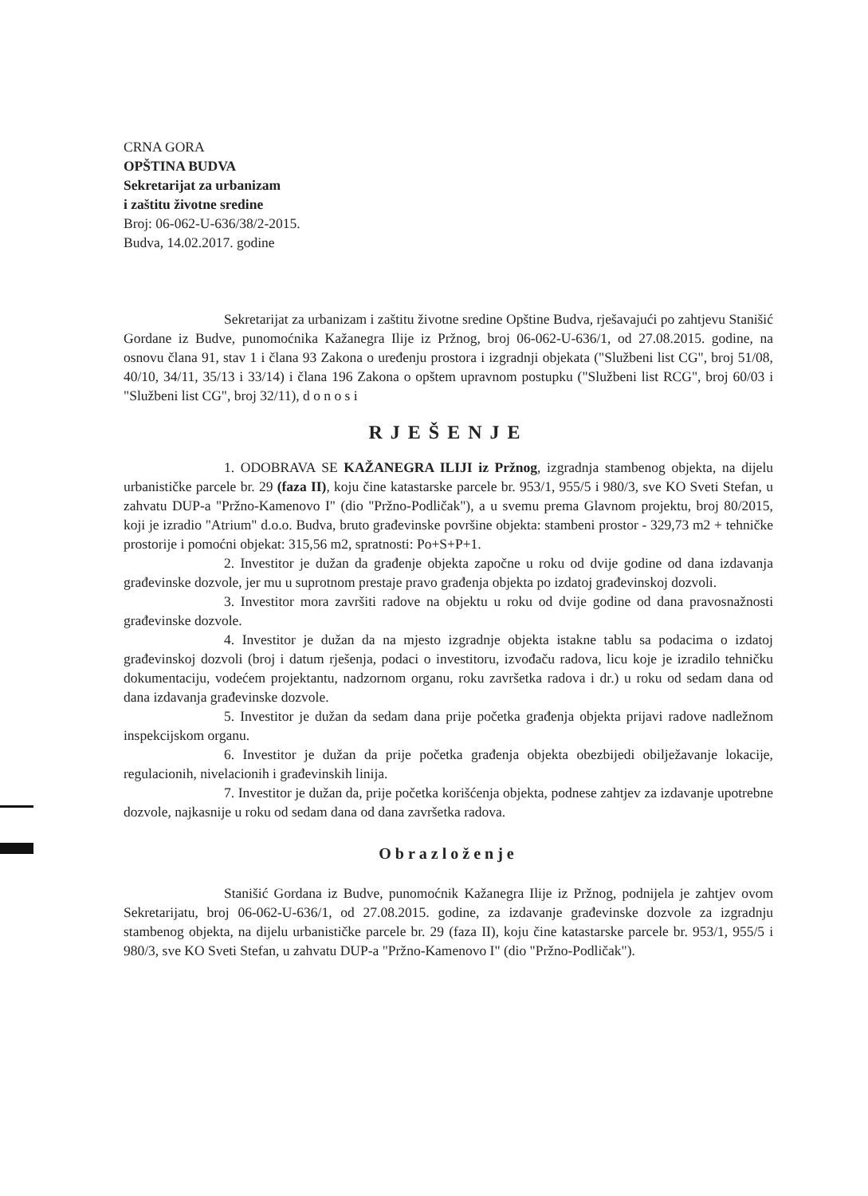CRNA GORA
OPŠTINA BUDVA
Sekretarijat za urbanizam
i zaštitu životne sredine
Broj: 06-062-U-636/38/2-2015.
Budva, 14.02.2017. godine
Sekretarijat za urbanizam i zaštitu životne sredine Opštine Budva, rješavajući po zahtjevu Stanišić Gordane iz Budve, punomoćnika Kažanegra Ilije iz Pržnog, broj 06-062-U-636/1, od 27.08.2015. godine, na osnovu člana 91, stav 1 i člana 93 Zakona o uređenju prostora i izgradnji objekata ("Službeni list CG", broj 51/08, 40/10, 34/11, 35/13 i 33/14) i člana 196 Zakona o opštem upravnom postupku ("Službeni list RCG", broj 60/03 i "Službeni list CG", broj 32/11), d o n o s i
RJEŠENJE
1. ODOBRAVA SE KAŽANEGRA ILIJI iz Pržnog, izgradnja stambenog objekta, na dijelu urbanističke parcele br. 29 (faza II), koju čine katastarske parcele br. 953/1, 955/5 i 980/3, sve KO Sveti Stefan, u zahvatu DUP-a "Pržno-Kamenovo I" (dio "Pržno-Podličak"), a u svemu prema Glavnom projektu, broj 80/2015, koji je izradio "Atrium" d.o.o. Budva, bruto građevinske površine objekta: stambeni prostor - 329,73 m2 + tehničke prostorije i pomoćni objekat: 315,56 m2, spratnosti: Po+S+P+1.
2. Investitor je dužan da građenje objekta započne u roku od dvije godine od dana izdavanja građevinske dozvole, jer mu u suprotnom prestaje pravo građenja objekta po izdatoj građevinskoj dozvoli.
3. Investitor mora završiti radove na objektu u roku od dvije godine od dana pravosnažnosti građevinske dozvole.
4. Investitor je dužan da na mjesto izgradnje objekta istakne tablu sa podacima o izdatoj građevinskoj dozvoli (broj i datum rješenja, podaci o investitoru, izvođaču radova, licu koje je izradilo tehničku dokumentaciju, vodećem projektantu, nadzornom organu, roku završetka radova i dr.) u roku od sedam dana od dana izdavanja građevinske dozvole.
5. Investitor je dužan da sedam dana prije početka građenja objekta prijavi radove nadležnom inspekcijskom organu.
6. Investitor je dužan da prije početka građenja objekta obezbijedi obilježavanje lokacije, regulacionih, nivelacionih i građevinskih linija.
7. Investitor je dužan da, prije početka korišćenja objekta, podnese zahtjev za izdavanje upotrebne dozvole, najkasnije u roku od sedam dana od dana završetka radova.
Obrazloženje
Stanišić Gordana iz Budve, punomoćnik Kažanegra Ilije iz Pržnog, podnijela je zahtjev ovom Sekretarijatu, broj 06-062-U-636/1, od 27.08.2015. godine, za izdavanje građevinske dozvole za izgradnju stambenog objekta, na dijelu urbanističke parcele br. 29 (faza II), koju čine katastarske parcele br. 953/1, 955/5 i 980/3, sve KO Sveti Stefan, u zahvatu DUP-a "Pržno-Kamenovo I" (dio "Pržno-Podličak").